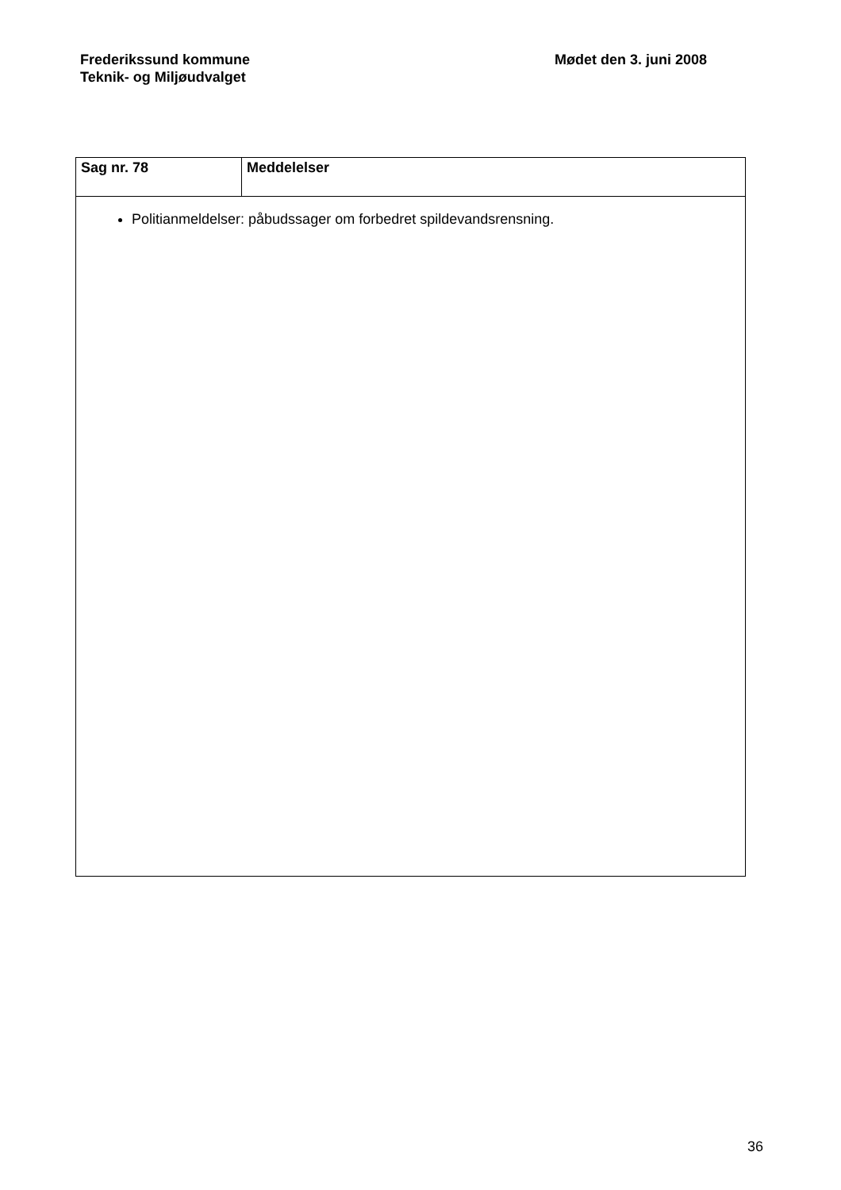Frederikssund kommune
Teknik- og Miljøudvalget
Mødet den 3. juni 2008
| Sag nr. 78 | Meddelelser |
| Politianmeldelser: påbudssager om forbedret spildevandsrensning. | |
36